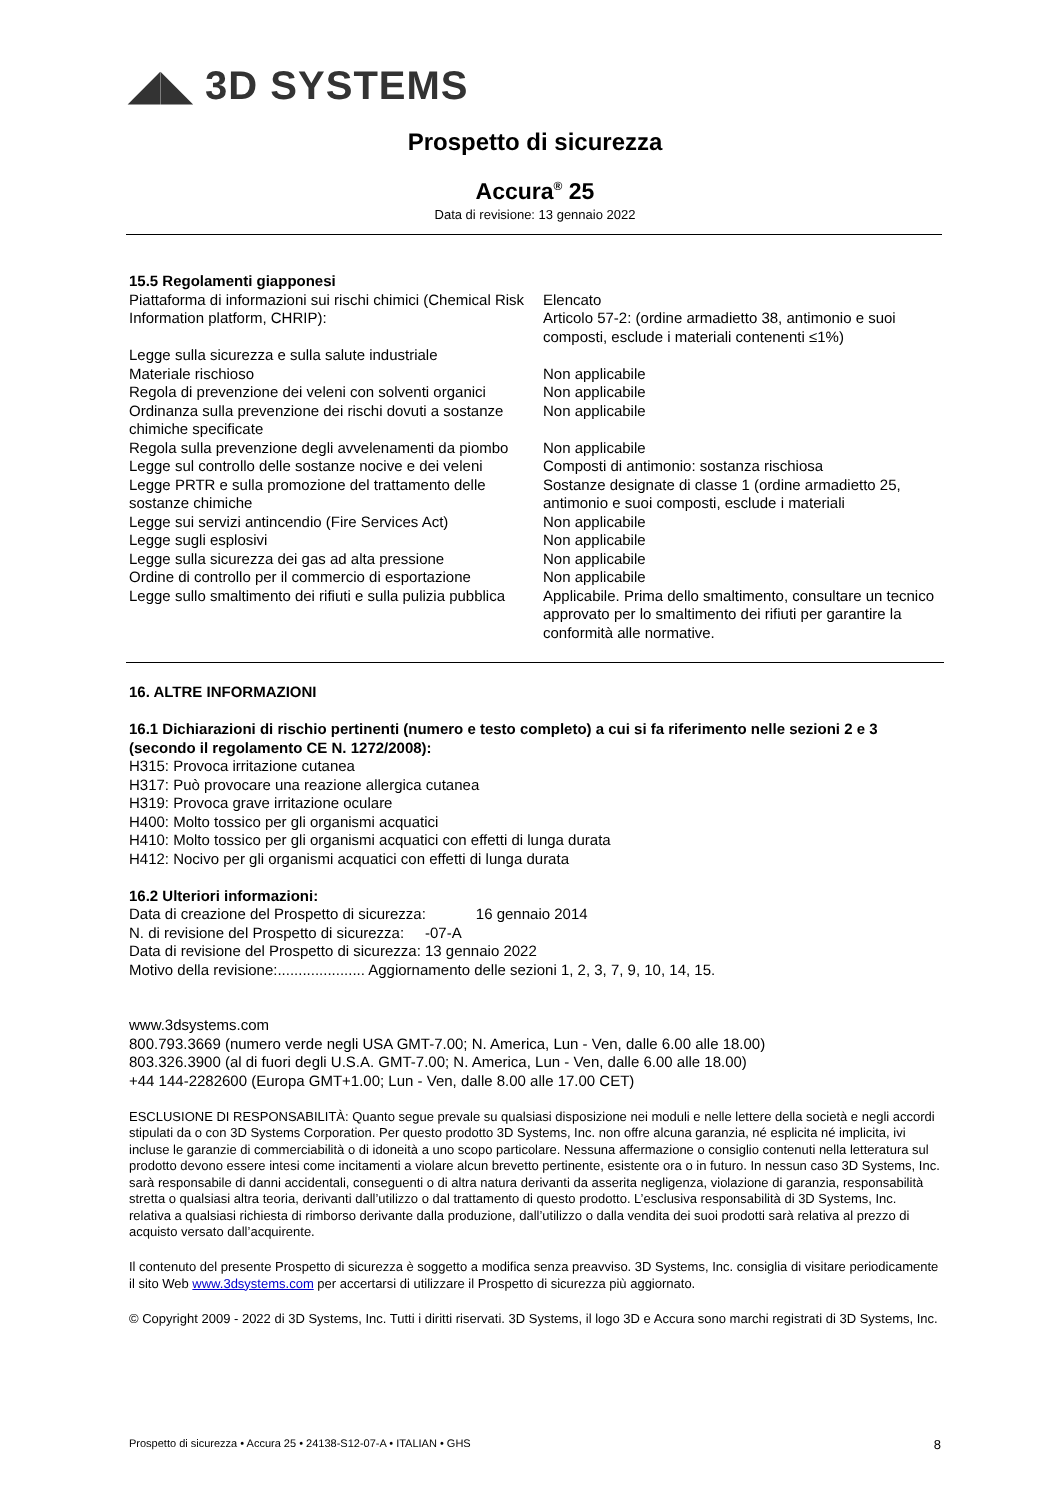◢◣ 3D SYSTEMS
Prospetto di sicurezza
Accura<sup>®</sup> 25
Data di revisione: 13 gennaio 2022
15.5 Regolamenti giapponesi
| Piattaforma di informazioni sui rischi chimici (Chemical Risk Information platform, CHRIP): | Elencato Articolo 57-2: (ordine armadietto 38, antimonio e suoi composti, esclude i materiali contenenti ≤1%) |
| Legge sulla sicurezza e sulla salute industriale | |
| Materiale rischioso | Non applicabile |
| Regola di prevenzione dei veleni con solventi organici | Non applicabile |
| Ordinanza sulla prevenzione dei rischi dovuti a sostanze chimiche specificate | Non applicabile |
| Regola sulla prevenzione degli avvelenamenti da piombo | Non applicabile |
| Legge sul controllo delle sostanze nocive e dei veleni | Composti di antimonio: sostanza rischiosa |
| Legge PRTR e sulla promozione del trattamento delle sostanze chimiche | Sostanze designate di classe 1 (ordine armadietto 25, antimonio e suoi composti, esclude i materiali |
| Legge sui servizi antincendio (Fire Services Act) | Non applicabile |
| Legge sugli esplosivi | Non applicabile |
| Legge sulla sicurezza dei gas ad alta pressione | Non applicabile |
| Ordine di controllo per il commercio di esportazione | Non applicabile |
| Legge sullo smaltimento dei rifiuti e sulla pulizia pubblica | Applicabile. Prima dello smaltimento, consultare un tecnico approvato per lo smaltimento dei rifiuti per garantire la conformità alle normative. |
16. ALTRE INFORMAZIONI
16.1 Dichiarazioni di rischio pertinenti (numero e testo completo) a cui si fa riferimento nelle sezioni 2 e 3 (secondo il regolamento CE N. 1272/2008):
H315: Provoca irritazione cutanea
H317: Può provocare una reazione allergica cutanea
H319: Provoca grave irritazione oculare
H400: Molto tossico per gli organismi acquatici
H410: Molto tossico per gli organismi acquatici con effetti di lunga durata
H412: Nocivo per gli organismi acquatici con effetti di lunga durata
16.2 Ulteriori informazioni:
Data di creazione del Prospetto di sicurezza: 16 gennaio 2014
N. di revisione del Prospetto di sicurezza: -07-A
Data di revisione del Prospetto di sicurezza: 13 gennaio 2022
Motivo della revisione:..................... Aggiornamento delle sezioni 1, 2, 3, 7, 9, 10, 14, 15.
www.3dsystems.com
800.793.3669 (numero verde negli USA GMT-7.00; N. America, Lun - Ven, dalle 6.00 alle 18.00)
803.326.3900 (al di fuori degli U.S.A. GMT-7.00; N. America, Lun - Ven, dalle 6.00 alle 18.00)
+44 144-2282600 (Europa GMT+1.00; Lun - Ven, dalle 8.00 alle 17.00 CET)
ESCLUSIONE DI RESPONSABILITÀ: Quanto segue prevale su qualsiasi disposizione nei moduli e nelle lettere della società e negli accordi stipulati da o con 3D Systems Corporation. Per questo prodotto 3D Systems, Inc. non offre alcuna garanzia, né esplicita né implicita, ivi incluse le garanzie di commerciabilità o di idoneità a uno scopo particolare. Nessuna affermazione o consiglio contenuti nella letteratura sul prodotto devono essere intesi come incitamenti a violare alcun brevetto pertinente, esistente ora o in futuro. In nessun caso 3D Systems, Inc. sarà responsabile di danni accidentali, conseguenti o di altra natura derivanti da asserita negligenza, violazione di garanzia, responsabilità stretta o qualsiasi altra teoria, derivanti dall’utilizzo o dal trattamento di questo prodotto. L’esclusiva responsabilità di 3D Systems, Inc. relativa a qualsiasi richiesta di rimborso derivante dalla produzione, dall’utilizzo o dalla vendita dei suoi prodotti sarà relativa al prezzo di acquisto versato dall’acquirente.
Il contenuto del presente Prospetto di sicurezza è soggetto a modifica senza preavviso. 3D Systems, Inc. consiglia di visitare periodicamente il sito Web www.3dsystems.com per accertarsi di utilizzare il Prospetto di sicurezza più aggiornato.
© Copyright 2009 - 2022 di 3D Systems, Inc. Tutti i diritti riservati. 3D Systems, il logo 3D e Accura sono marchi registrati di 3D Systems, Inc.
Prospetto di sicurezza • Accura 25 • 24138-S12-07-A • ITALIAN • GHS 8